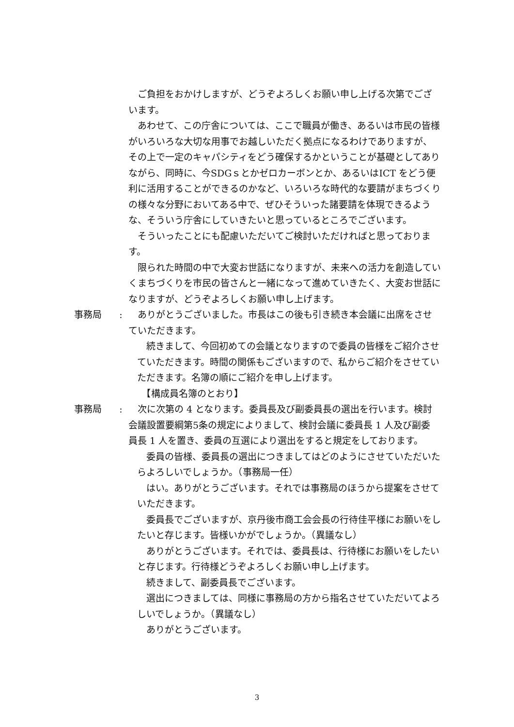ご負担をおかけしますが、どうぞよろしくお願い申し上げる次第でございます。
　あわせて、この庁舎については、ここで職員が働き、あるいは市民の皆様がいろいろな大切な用事でお越しいただく拠点になるわけでありますが、その上で一定のキャパシティをどう確保するかということが基礎としてありながら、同時に、今SDGｓとかゼロカーボンとか、あるいはICT をどう便利に活用することができるのかなど、いろいろな時代的な要請がまちづくりの様々な分野においてある中で、ぜひそういった諸要請を体現できるような、そういう庁舎にしていきたいと思っているところでございます。
　そういったことにも配慮いただいてご検討いただければと思っております。
　限られた時間の中で大変お世話になりますが、未来への活力を創造していくまちづくりを市民の皆さんと一緒になって進めていきたく、大変お世話になりますが、どうぞよろしくお願い申し上げます。
事務局 :
　ありがとうございました。市長はこの後も引き続き本会議に出席をさせていただきます。
　続きまして、今回初めての会議となりますので委員の皆様をご紹介させていただきます。時間の関係もございますので、私からご紹介をさせていただきます。名簿の順にご紹介を申し上げます。
　【構成員名簿のとおり】
事務局 :
　次に次第の 4 となります。委員長及び副委員長の選出を行います。検討会議設置要綱第5条の規定によりまして、検討会議に委員長 1 人及び副委員長 1 人を置き、委員の互選により選出をすると規定をしております。
　委員の皆様、委員長の選出につきましてはどのようにさせていただいたらよろしいでしょうか。（事務局一任）
　はい。ありがとうございます。それでは事務局のほうから提案をさせていただきます。
　委員長でございますが、京丹後市商工会会長の行待佳平様にお願いをしたいと存じます。皆様いかがでしょうか。（異議なし）
　ありがとうございます。それでは、委員長は、行待様にお願いをしたいと存じます。行待様どうぞよろしくお願い申し上げます。
　続きまして、副委員長でございます。
　選出につきましては、同様に事務局の方から指名させていただいてよろしいでしょうか。（異議なし）
　ありがとうございます。
3